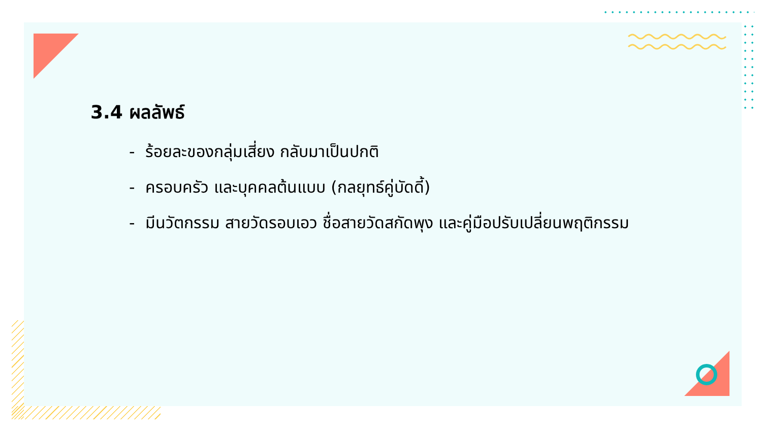3.4 ผลลัพธ์
- ร้อยละของกลุ่มเสี่ยง กลับมาเป็นปกติ
- ครอบครัว และบุคคลต้นแบบ (กลยุทธ์คู่บัดดี้)
- มีนวัตกรรม สายวัดรอบเอว ชื่อสายวัดสกัดพุง และคู่มือปรับเปลี่ยนพฤติกรรม